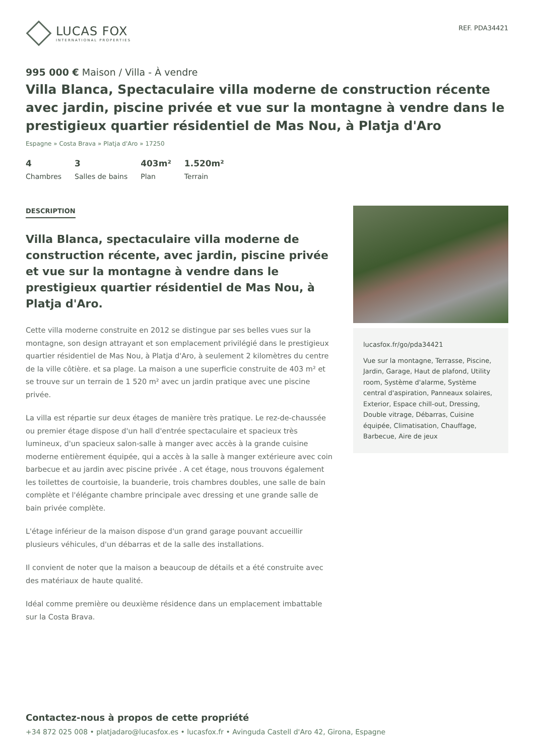LUCAS FOX
INTERNATIONAL PROPERTIES
REF. PDA34421
995 000 € Maison / Villa - À vendre
Villa Blanca, Spectaculaire villa moderne de construction récente avec jardin, piscine privée et vue sur la montagne à vendre dans le prestigieux quartier résidentiel de Mas Nou, à Platja d'Aro
Espagne » Costa Brava » Platja d'Aro » 17250
4
Chambres
3
Salles de bains
403m²
Plan
1.520m²
Terrain
DESCRIPTION
Villa Blanca, spectaculaire villa moderne de construction récente, avec jardin, piscine privée et vue sur la montagne à vendre dans le prestigieux quartier résidentiel de Mas Nou, à Platja d'Aro.
Cette villa moderne construite en 2012 se distingue par ses belles vues sur la montagne, son design attrayant et son emplacement privilégié dans le prestigieux quartier résidentiel de Mas Nou, à Platja d'Aro, à seulement 2 kilomètres du centre de la ville côtière. et sa plage. La maison a une superficie construite de 403 m² et se trouve sur un terrain de 1 520 m² avec un jardin pratique avec une piscine privée.
La villa est répartie sur deux étages de manière très pratique. Le rez-de-chaussée ou premier étage dispose d'un hall d'entrée spectaculaire et spacieux très lumineux, d'un spacieux salon-salle à manger avec accès à la grande cuisine moderne entièrement équipée, qui a accès à la salle à manger extérieure avec coin barbecue et au jardin avec piscine privée . A cet étage, nous trouvons également les toilettes de courtoisie, la buanderie, trois chambres doubles, une salle de bain complète et l'élégante chambre principale avec dressing et une grande salle de bain privée complète.
L'étage inférieur de la maison dispose d'un grand garage pouvant accueillir plusieurs véhicules, d'un débarras et de la salle des installations.
Il convient de noter que la maison a beaucoup de détails et a été construite avec des matériaux de haute qualité.
Idéal comme première ou deuxième résidence dans un emplacement imbattable sur la Costa Brava.
lucasfox.fr/go/pda34421
Vue sur la montagne, Terrasse, Piscine, Jardin, Garage, Haut de plafond, Utility room, Système d'alarme, Système central d'aspiration, Panneaux solaires, Exterior, Espace chill-out, Dressing, Double vitrage, Débarras, Cuisine équipée, Climatisation, Chauffage, Barbecue, Aire de jeux
Contactez-nous à propos de cette propriété
+34 872 025 008 • platjadaro@lucasfox.es • lucasfox.fr • Avinguda Castell d'Aro 42, Girona, Espagne